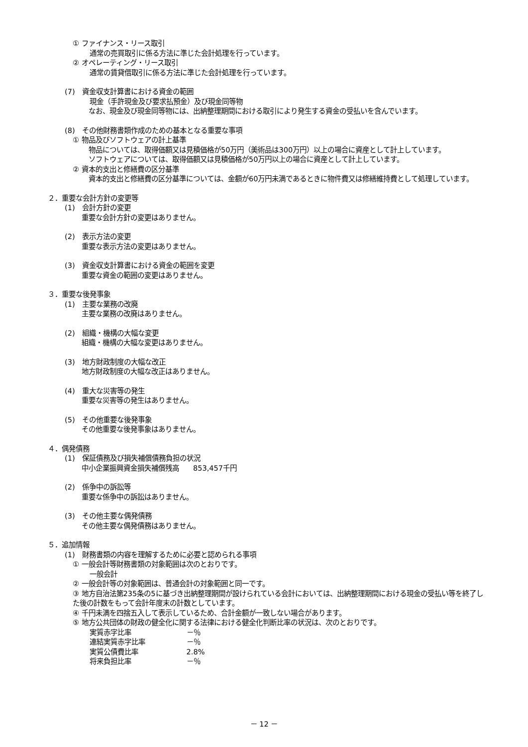① ファイナンス・リース取引
通常の売買取引に係る方法に準じた会計処理を行っています。
② オペレーティング・リース取引
通常の賃貸借取引に係る方法に準じた会計処理を行っています。
(7)　資金収支計算書における資金の範囲
現金（手許現金及び要求払預金）及び現金同等物
なお、現金及び現金同等物には、出納整理期間における取引により発生する資金の受払いを含んでいます。
(8)　その他財務書類作成のための基本となる重要な事項
① 物品及びソフトウェアの計上基準
物品については、取得価額又は見積価格が50万円（美術品は300万円）以上の場合に資産として計上しています。
ソフトウェアについては、取得価額又は見積価格が50万円以上の場合に資産として計上しています。
② 資本的支出と修繕費の区分基準
資本的支出と修繕費の区分基準については、金額が60万円未満であるときに物件費又は修繕維持費として処理しています。
２．重要な会計方針の変更等
(1)　会計方針の変更
重要な会計方針の変更はありません。
(2)　表示方法の変更
重要な表示方法の変更はありません。
(3)　資金収支計算書における資金の範囲を変更
重要な資金の範囲の変更はありません。
３．重要な後発事象
(1)　主要な業務の改廃
主要な業務の改廃はありません。
(2)　組織・機構の大幅な変更
組織・機構の大幅な変更はありません。
(3)　地方財政制度の大幅な改正
地方財政制度の大幅な改正はありません。
(4)　重大な災害等の発生
重要な災害等の発生はありません。
(5)　その他重要な後発事象
その他重要な後発事象はありません。
４．偶発債務
(1)　保証債務及び損失補償債務負担の状況
中小企業振興資金損失補償残高　　853,457千円
(2)　係争中の訴訟等
重要な係争中の訴訟はありません。
(3)　その他主要な偶発債務
その他主要な偶発債務はありません。
５．追加情報
(1)　財務書類の内容を理解するために必要と認められる事項
① 一般会計等財務書類の対象範囲は次のとおりです。
一般会計
② 一般会計等の対象範囲は、普通会計の対象範囲と同一です。
③ 地方自治法第235条の5に基づき出納整理期間が設けられている会計においては、出納整理期間における現金の受払い等を終了した後の計数をもって会計年度末の計数としています。
④ 千円未満を四捨五入して表示しているため、合計金額が一致しない場合があります。
⑤ 地方公共団体の財政の健全化に関する法律における健全化判断比率の状況は、次のとおりです。
実質赤字比率 －％
連結実質赤字比率 －％
実質公債費比率 2.8%
将来負担比率 －％
－ 12 －